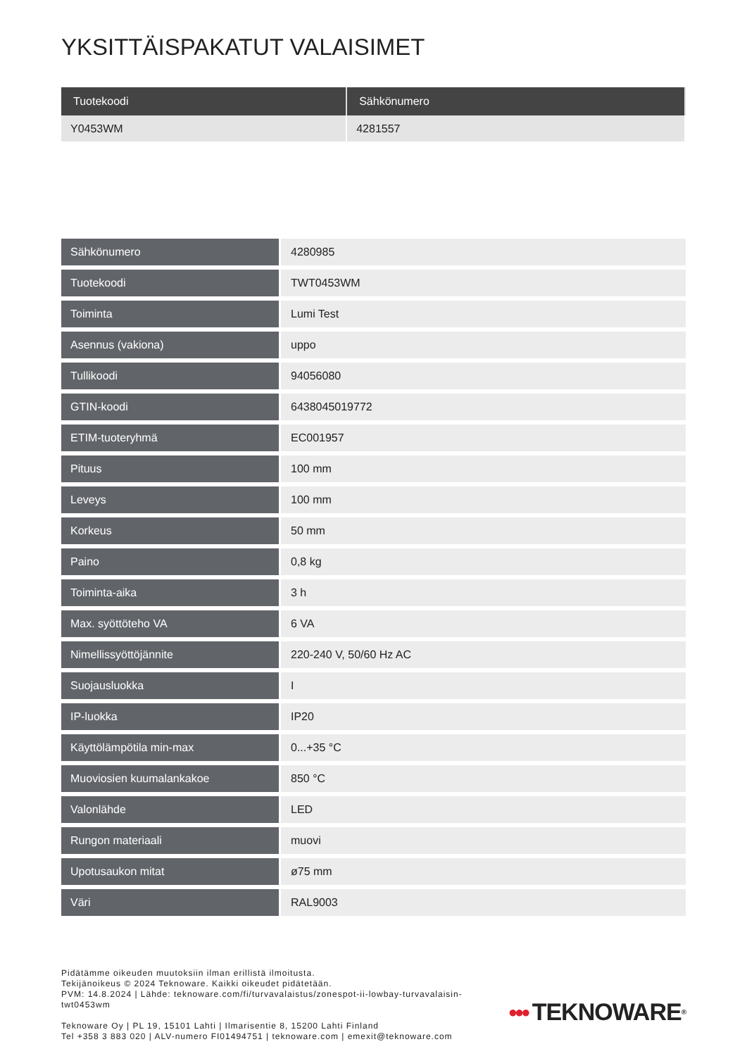YKSITTÄISPAKATUT VALAISIMET
| Tuotekoodi | Sähkönumero |
| --- | --- |
| Y0453WM | 4281557 |
| Sähkönumero | 4280985 |
| Tuotekoodi | TWT0453WM |
| Toiminta | Lumi Test |
| Asennus (vakiona) | uppo |
| Tullikoodi | 94056080 |
| GTIN-koodi | 6438045019772 |
| ETIM-tuoteryhmä | EC001957 |
| Pituus | 100 mm |
| Leveys | 100 mm |
| Korkeus | 50 mm |
| Paino | 0,8 kg |
| Toiminta-aika | 3 h |
| Max. syöttöteho VA | 6 VA |
| Nimellissyöttöjännite | 220-240 V, 50/60 Hz AC |
| Suojausluokka | I |
| IP-luokka | IP20 |
| Käyttölämpötila min-max | 0...+35 °C |
| Muoviosien kuumalankakoe | 850 °C |
| Valonlähde | LED |
| Rungon materiaali | muovi |
| Upotusaukon mitat | ø75 mm |
| Väri | RAL9003 |
Pidätämme oikeuden muutoksiin ilman erillistä ilmoitusta.
Tekijänoikeus © 2024 Teknoware. Kaikki oikeudet pidätetään.
PVM: 14.8.2024 | Lähde: teknoware.com/fi/turvavalaistus/zonespot-ii-lowbay-turvavalaisin-
twt0453wm
Teknoware Oy | PL 19, 15101 Lahti | Ilmarisentie 8, 15200 Lahti Finland
Tel +358 3 883 020 | ALV-numero FI01494751 | teknoware.com | emexit@teknoware.com
●●● TEKNOWARE<sup>®</sup>